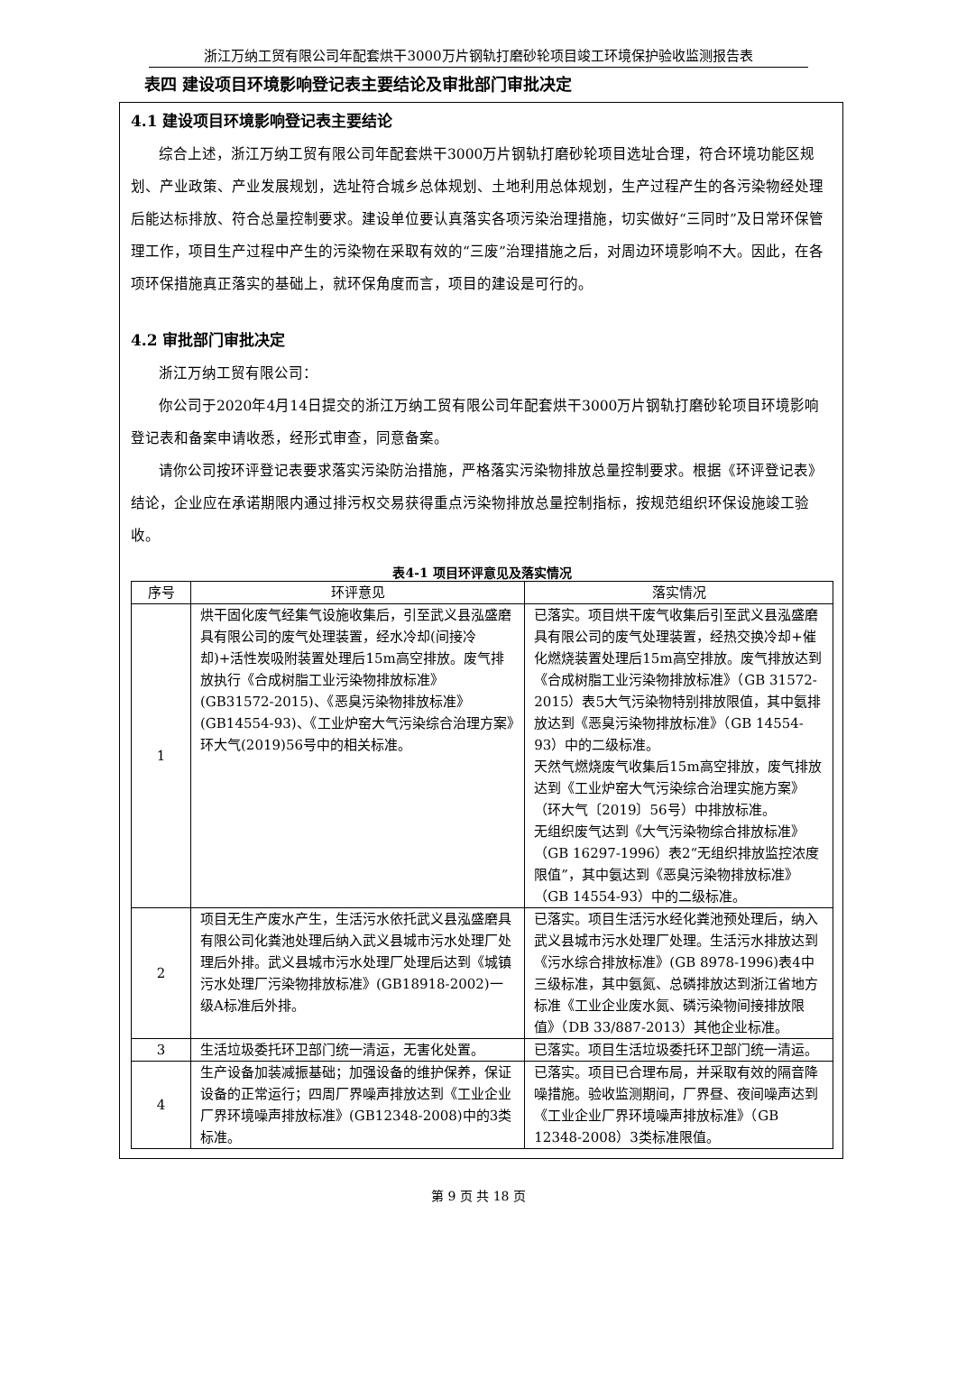浙江万纳工贸有限公司年配套烘干3000万片钢轨打磨砂轮项目竣工环境保护验收监测报告表
表四 建设项目环境影响登记表主要结论及审批部门审批决定
4.1 建设项目环境影响登记表主要结论
综合上述，浙江万纳工贸有限公司年配套烘干3000万片钢轨打磨砂轮项目选址合理，符合环境功能区规划、产业政策、产业发展规划，选址符合城乡总体规划、土地利用总体规划，生产过程产生的各污染物经处理后能达标排放、符合总量控制要求。建设单位要认真落实各项污染治理措施，切实做好“三同时”及日常环保管理工作，项目生产过程中产生的污染物在采取有效的“三废”治理措施之后，对周边环境影响不大。因此，在各项环保措施真正落实的基础上，就环保角度而言，项目的建设是可行的。
4.2 审批部门审批决定
浙江万纳工贸有限公司：
你公司于2020年4月14日提交的浙江万纳工贸有限公司年配套烘干3000万片钢轨打磨砂轮项目环境影响登记表和备案申请收悉，经形式审查，同意备案。
请你公司按环评登记表要求落实污染防治措施，严格落实污染物排放总量控制要求。根据《环评登记表》结论，企业应在承诺期限内通过排污权交易获得重点污染物排放总量控制指标，按规范组织环保设施竣工验收。
表4-1 项目环评意见及落实情况
| 序号 | 环评意见 | 落实情况 |
| --- | --- | --- |
| 1 | 烘干固化废气经集气设施收集后，引至武义县泓盛磨具有限公司的废气处理装置，经水冷却(间接冷却)+活性炭吸附装置处理后15m高空排放。废气排放执行《合成树脂工业污染物排放标准》(GB31572-2015)、《恶臭污染物排放标准》(GB14554-93)、《工业炉窑大气污染综合治理方案》环大气(2019)56号中的相关标准。 | 已落实。项目烘干废气收集后引至武义县泓盛磨具有限公司的废气处理装置，经热交换冷却+催化燃烧装置处理后15m高空排放。废气排放达到《合成树脂工业污染物排放标准》（GB 31572-2015）表5大气污染物特别排放限值，其中氨排放达到《恶臭污染物排放标准》（GB 14554-93）中的二级标准。 天然气燃烧废气收集后15m高空排放，废气排放达到《工业炉窑大气污染综合治理实施方案》（环大气〔2019〕56号）中排放标准。 无组织废气达到《大气污染物综合排放标准》（GB 16297-1996）表2“无组织排放监控浓度限值”，其中氨达到《恶臭污染物排放标准》（GB 14554-93）中的二级标准。 |
| 2 | 项目无生产废水产生，生活污水依托武义县泓盛磨具有限公司化粪池处理后纳入武义县城市污水处理厂处理后外排。武义县城市污水处理厂处理后达到《城镇污水处理厂污染物排放标准》(GB18918-2002)一级A标准后外排。 | 已落实。项目生活污水经化粪池预处理后，纳入武义县城市污水处理厂处理。生活污水排放达到《污水综合排放标准》(GB 8978-1996)表4中三级标准，其中氨氮、总磷排放达到浙江省地方标准《工业企业废水氮、磷污染物间接排放限值》（DB 33/887-2013）其他企业标准。 |
| 3 | 生活垃圾委托环卫部门统一清运，无害化处置。 | 已落实。项目生活垃圾委托环卫部门统一清运。 |
| 4 | 生产设备加装减振基础；加强设备的维护保养，保证设备的正常运行；四周厂界噪声排放达到《工业企业厂界环境噪声排放标准》(GB12348-2008)中的3类标准。 | 已落实。项目已合理布局，并采取有效的隔音降噪措施。验收监测期间，厂界昼、夜间噪声达到《工业企业厂界环境噪声排放标准》（GB 12348-2008）3类标准限值。 |
第 9 页 共 18 页